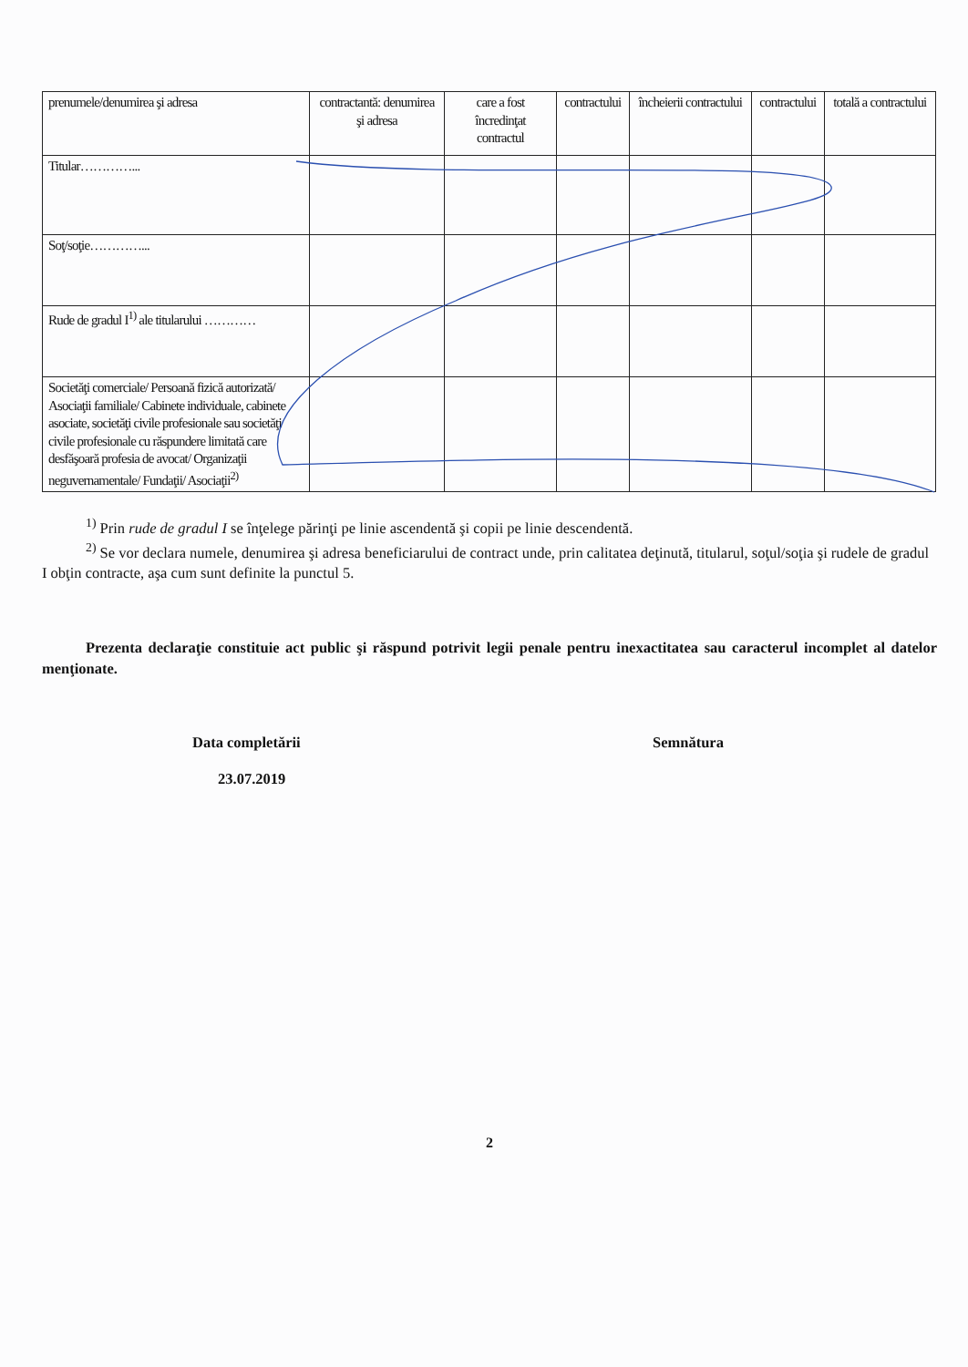| prenumele/denumirea şi adresa | contractantă: denumirea şi adresa | care a fost încredinţat contractul | contractului | încheierii contractului | contractului | totală a contractului |
| Titular…………... | | | | | | |
| Soţ/soţie…………... | | | | | | |
| Rude de gradul I<sup>1)</sup> ale titularului ………… | | | | | | |
| Societăţi comerciale/ Persoană fizică autorizată/ Asociaţii familiale/ Cabinete individuale, cabinete asociate, societăţi civile profesionale sau societăţi civile profesionale cu răspundere limitată care desfăşoară profesia de avocat/ Organizaţii neguvernamentale/ Fundaţii/ Asociaţii<sup>2)</sup> | | | | | | |
<sup>1)</sup> Prin rude de gradul I se înţelege părinţi pe linie ascendentă şi copii pe linie descendentă.
<sup>2)</sup> Se vor declara numele, denumirea şi adresa beneficiarului de contract unde, prin calitatea deţinută, titularul, soţul/soţia şi rudele de gradul I obţin contracte, aşa cum sunt definite la punctul 5.
Prezenta declaraţie constituie act public şi răspund potrivit legii penale pentru inexactitatea sau caracterul incomplet al datelor menţionate.
Data completării
23.07.2019
Semnătura
2